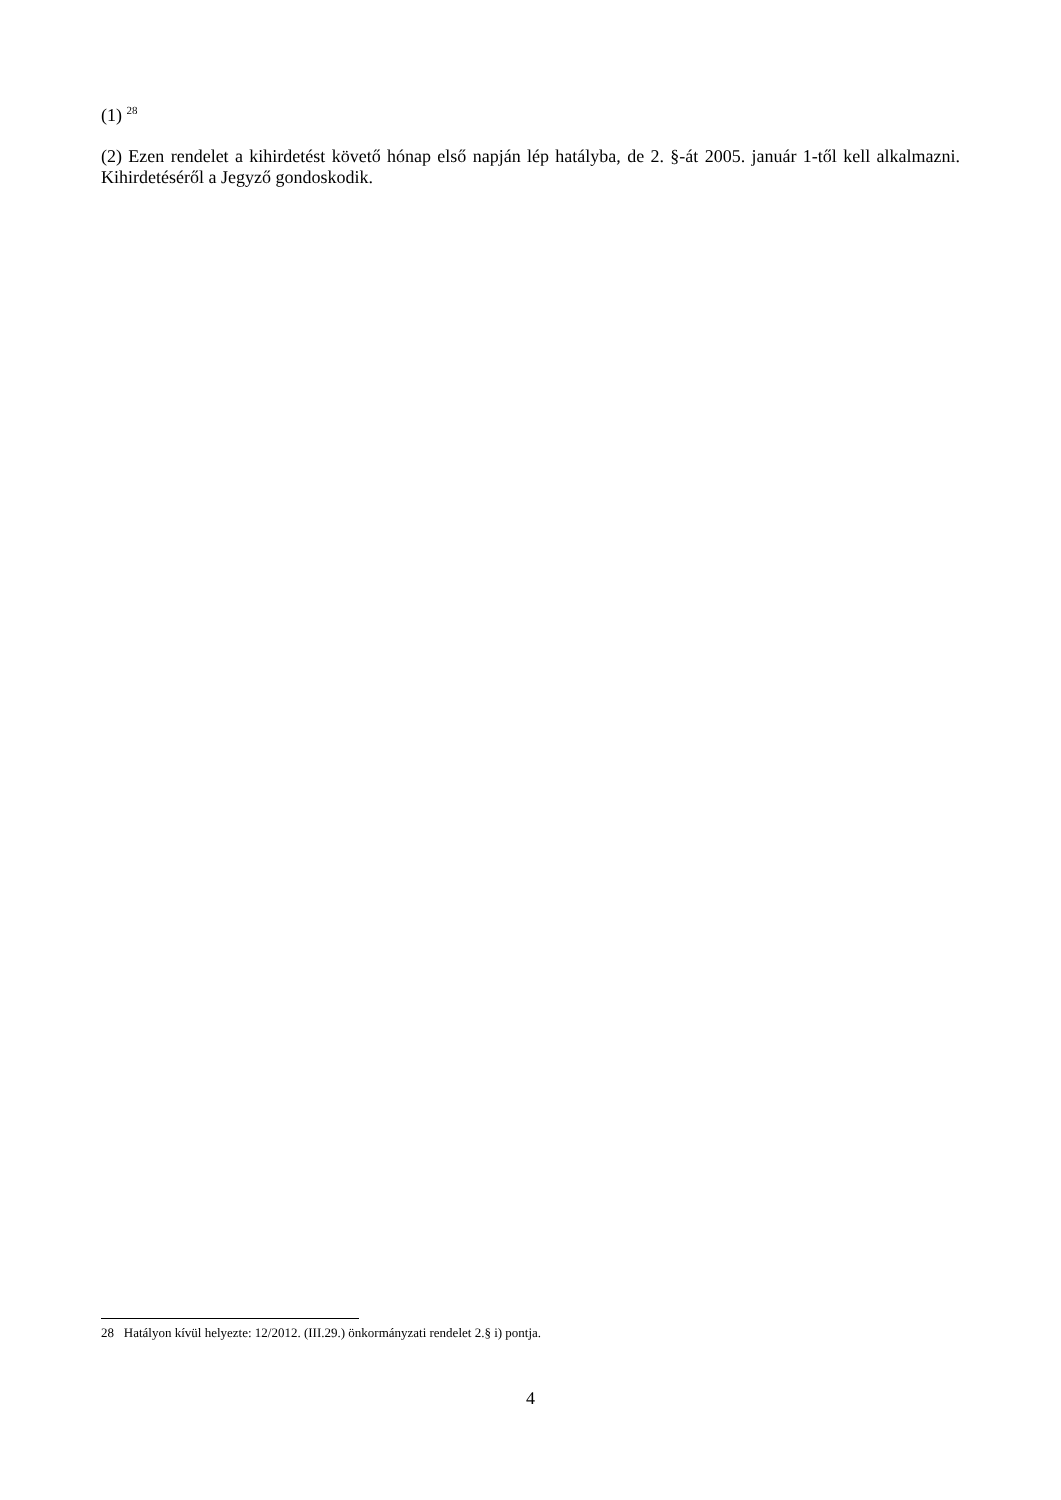(1) <sup>28</sup>
(2) Ezen rendelet a kihirdetést követő hónap első napján lép hatályba, de 2. §-át 2005. január 1-től kell alkalmazni. Kihirdetéséről a Jegyző gondoskodik.
28 Hatályon kívül helyezte: 12/2012. (III.29.) önkormányzati rendelet 2.§ i) pontja.
4